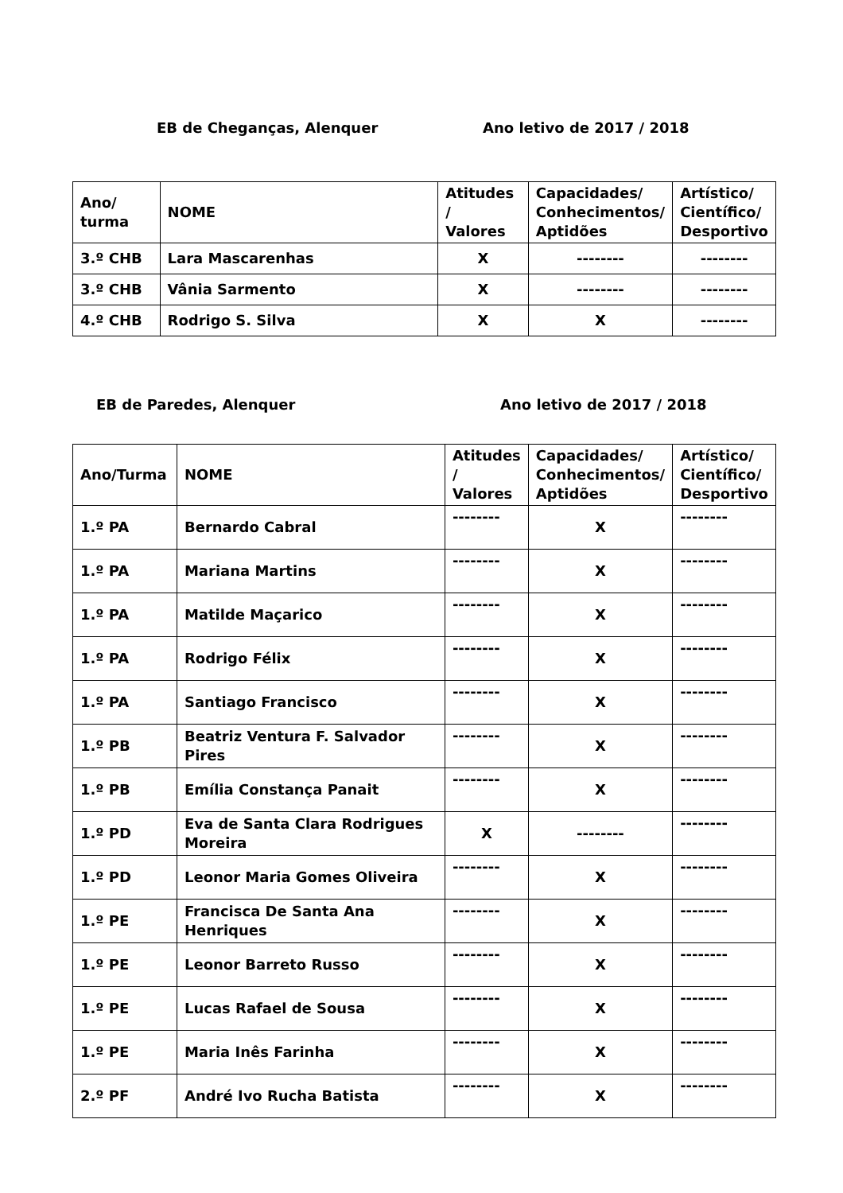EB de Cheganças, Alenquer Ano letivo de 2017 / 2018
| Ano/ turma | NOME | Atitudes / Valores | Capacidades/ Conhecimentos/ Aptidões | Artístico/ Científico/ Desportivo |
| --- | --- | --- | --- | --- |
| 3.º CHB | Lara Mascarenhas | X | -------- | -------- |
| 3.º CHB | Vânia Sarmento | X | -------- | -------- |
| 4.º CHB | Rodrigo S. Silva | X | X | -------- |
EB de Paredes, Alenquer Ano letivo de 2017 / 2018
| Ano/Turma | NOME | Atitudes / Valores | Capacidades/ Conhecimentos/ Aptidões | Artístico/ Científico/ Desportivo |
| --- | --- | --- | --- | --- |
| 1.º PA | Bernardo Cabral | -------- | X | -------- |
| 1.º PA | Mariana Martins | -------- | X | -------- |
| 1.º PA | Matilde Maçarico | -------- | X | -------- |
| 1.º PA | Rodrigo Félix | -------- | X | -------- |
| 1.º PA | Santiago Francisco | -------- | X | -------- |
| 1.º PB | Beatriz Ventura F. Salvador Pires | -------- | X | -------- |
| 1.º PB | Emília Constança Panait | -------- | X | -------- |
| 1.º PD | Eva de Santa Clara Rodrigues Moreira | X | -------- | -------- |
| 1.º PD | Leonor Maria Gomes Oliveira | -------- | X | -------- |
| 1.º PE | Francisca De Santa Ana Henriques | -------- | X | -------- |
| 1.º PE | Leonor Barreto Russo | -------- | X | -------- |
| 1.º PE | Lucas Rafael de Sousa | -------- | X | -------- |
| 1.º PE | Maria Inês Farinha | -------- | X | -------- |
| 2.º PF | André Ivo Rucha Batista | -------- | X | -------- |